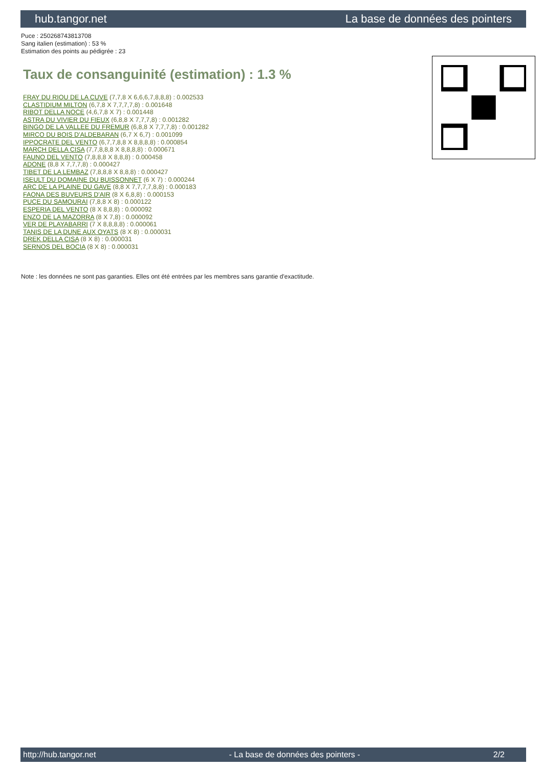hub.tangor.net La base de données des pointers
Puce : 250268743813708
Sang italien (estimation) : 53 %
Estimation des points au pédigrée : 23
Taux de consanguinité (estimation) : 1.3 %
FRAY DU RIOU DE LA CUVE (7,7,8 X 6,6,6,7,8,8,8) : 0.002533
CLASTIDIUM MILTON (6,7,8 X 7,7,7,7,8) : 0.001648
RIBOT DELLA NOCE (4,6,7,8 X 7) : 0.001448
ASTRA DU VIVIER DU FIEUX (6,8,8 X 7,7,7,8) : 0.001282
BINGO DE LA VALLEE DU FREMUR (6,8,8 X 7,7,7,8) : 0.001282
MIRCO DU BOIS D'ALDEBARAN (6,7 X 6,7) : 0.001099
IPPOCRATE DEL VENTO (6,7,7,8,8 X 8,8,8,8) : 0.000854
MARCH DELLA CISA (7,7,8,8,8 X 8,8,8,8) : 0.000671
FAUNO DEL VENTO (7,8,8,8 X 8,8,8) : 0.000458
ADONE (8,8 X 7,7,7,8) : 0.000427
TIBET DE LA LEMBAZ (7,8,8,8 X 8,8,8) : 0.000427
ISEULT DU DOMAINE DU BUISSONNET (6 X 7) : 0.000244
ARC DE LA PLAINE DU GAVE (8,8 X 7,7,7,7,8,8) : 0.000183
FAONA DES BUVEURS D'AIR (8 X 6,8,8) : 0.000153
PUCE DU SAMOURAI (7,8,8 X 8) : 0.000122
ESPERIA DEL VENTO (8 X 8,8,8) : 0.000092
ENZO DE LA MAZORRA (8 X 7,8) : 0.000092
VER DE PLAYABARRI (7 X 8,8,8,8) : 0.000061
TANIS DE LA DUNE AUX OYATS (8 X 8) : 0.000031
DREK DELLA CISA (8 X 8) : 0.000031
SERNOS DEL BOCIA (8 X 8) : 0.000031
Note : les données ne sont pas garanties. Elles ont été entrées par les membres sans garantie d'exactitude.
http://hub.tangor.net - La base de données des pointers - 2/2